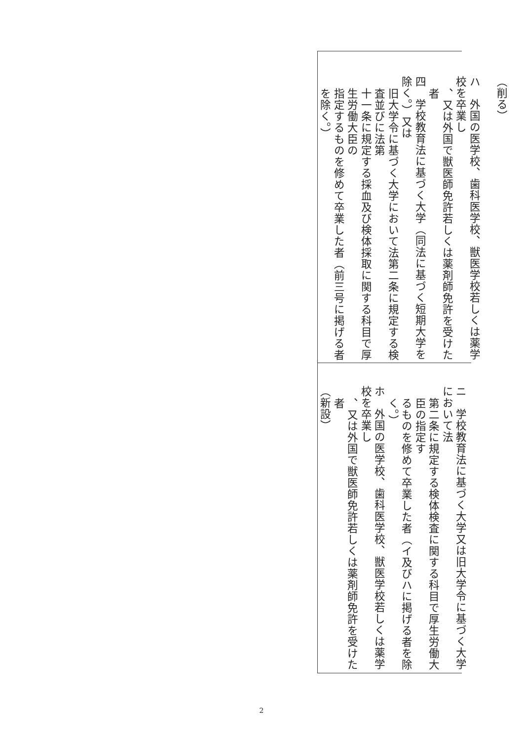（削る）
　
ハ　外国の医学校、歯科医学校、獣医学校若しくは薬学校を卒業し
、又は外国で獣医師免許若しくは薬剤師免許を受けた者
四　学校教育法に基づく大学（同法に基づく短期大学を除く。）又は
旧大学令に基づく大学において法第二条に規定する検査並びに法第
十一条に規定する採血及び検体採取に関する科目で厚生労働大臣の
指定するものを修めて卒業した者（前三号に掲げる者を除く。）
ニ　学校教育法に基づく大学又は旧大学令に基づく大学において法
第二条に規定する検体検査に関する科目で厚生労働大臣の指定す
るものを修めて卒業した者（イ及びハに掲げる者を除く。）
ホ　外国の医学校、歯科医学校、獣医学校若しくは薬学校を卒業し
、又は外国で獣医師免許若しくは薬剤師免許を受けた者
（新設）
2